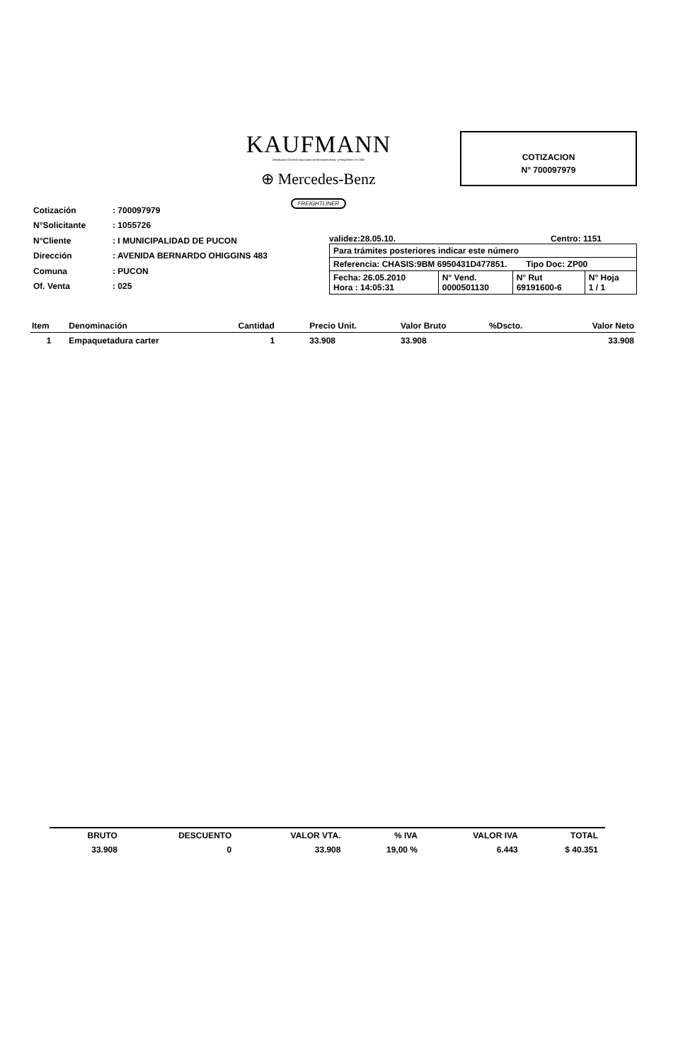KAUFMANN
Distribuidor General Autorizado de Mercedes-Benz y Freightliner en Chile
⊕ Mercedes-Benz
FREIGHTLINER
COTIZACION
N° 700097979
| Cotización | : 700097979 |
| N°Solicitante | : 1055726 |
| N°Cliente | : I MUNICIPALIDAD DE PUCON |
| Dirección | : AVENIDA BERNARDO OHIGGINS 483 |
| Comuna | : PUCON |
| Of. Venta | : 025 |
validez:28.05.10. Centro: 1151
| Para trámites posteriores indicar este número | | | |
| Referencia: CHASIS:9BM 6950431D477851. Tipo Doc: ZP00 | | | |
| Fecha: 26.05.2010 Hora : 14:05:31 | N° Vend. 0000501130 | N° Rut 69191600-6 | N° Hoja 1 / 1 |
| Item | Denominación | Cantidad | Precio Unit. | Valor Bruto | %Dscto. | Valor Neto |
| --- | --- | --- | --- | --- | --- | --- |
| 1 | Empaquetadura carter | 1 | 33.908 | 33.908 | | 33.908 |
| BRUTO | DESCUENTO | VALOR VTA. | % IVA | VALOR IVA | TOTAL |
| --- | --- | --- | --- | --- | --- |
| 33.908 | 0 | 33.908 | 19,00 % | 6.443 | $ 40.351 |